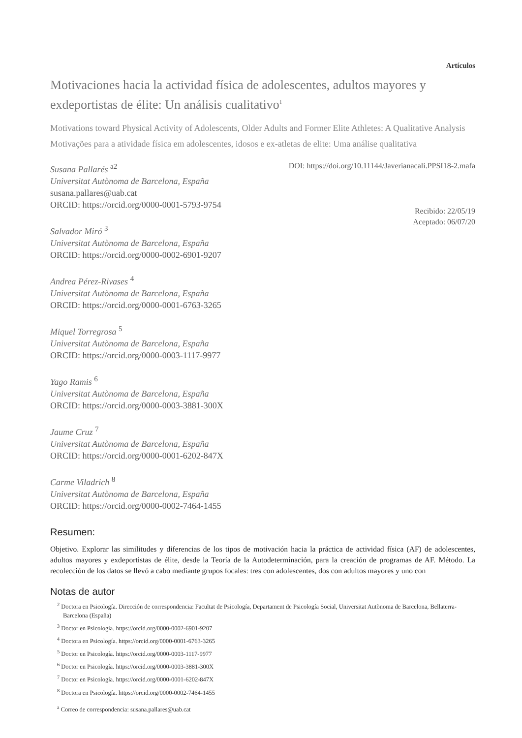Artículos
Motivaciones hacia la actividad física de adolescentes, adultos mayores y exdeportistas de élite: Un análisis cualitativo<sup>1</sup>
Motivations toward Physical Activity of Adolescents, Older Adults and Former Elite Athletes: A Qualitative Analysis
Motivações para a atividade física em adolescentes, idosos e ex-atletas de elite: Uma análise qualitativa
Susana Pallarés <sup>a2</sup>
Universitat Autònoma de Barcelona, España
susana.pallares@uab.cat
ORCID: https://orcid.org/0000-0001-5793-9754
Salvador Miró <sup>3</sup>
Universitat Autònoma de Barcelona, España
ORCID: https://orcid.org/0000-0002-6901-9207
Andrea Pérez-Rivases <sup>4</sup>
Universitat Autònoma de Barcelona, España
ORCID: https://orcid.org/0000-0001-6763-3265
Miquel Torregrosa <sup>5</sup>
Universitat Autònoma de Barcelona, España
ORCID: https://orcid.org/0000-0003-1117-9977
Yago Ramis <sup>6</sup>
Universitat Autònoma de Barcelona, España
ORCID: https://orcid.org/0000-0003-3881-300X
Jaume Cruz <sup>7</sup>
Universitat Autònoma de Barcelona, España
ORCID: https://orcid.org/0000-0001-6202-847X
Carme Viladrich <sup>8</sup>
Universitat Autònoma de Barcelona, España
ORCID: https://orcid.org/0000-0002-7464-1455
DOI: https://doi.org/10.11144/Javerianacali.PPSI18-2.mafa
Recibido: 22/05/19
Aceptado: 06/07/20
Resumen:
Objetivo. Explorar las similitudes y diferencias de los tipos de motivación hacia la práctica de actividad física (AF) de adolescentes, adultos mayores y exdeportistas de élite, desde la Teoría de la Autodeterminación, para la creación de programas de AF. Método. La recolección de los datos se llevó a cabo mediante grupos focales: tres con adolescentes, dos con adultos mayores y uno con
Notas de autor
<sup>2</sup> Doctora en Psicología. Dirección de correspondencia: Facultat de Psicología, Departament de Psicología Social, Universitat Autònoma de Barcelona, Bellaterra-Barcelona (España)
<sup>3</sup> Doctor en Psicología. https://orcid.org/0000-0002-6901-9207
<sup>4</sup> Doctora en Psicología. https://orcid.org/0000-0001-6763-3265
<sup>5</sup> Doctor en Psicología. https://orcid.org/0000-0003-1117-9977
<sup>6</sup> Doctor en Psicología. https://orcid.org/0000-0003-3881-300X
<sup>7</sup> Doctor en Psicología. https://orcid.org/0000-0001-6202-847X
<sup>8</sup> Doctora en Psicología. https://orcid.org/0000-0002-7464-1455
<sup>a</sup> Correo de correspondencia: susana.pallares@uab.cat